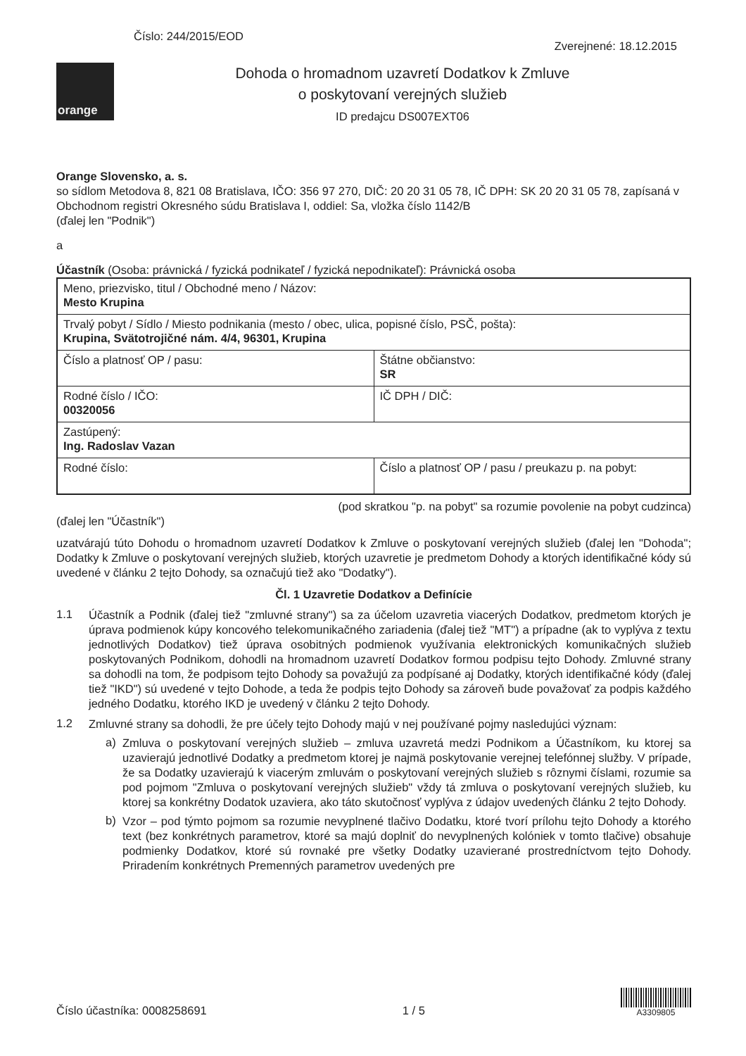Číslo: 244/2015/EOD
Zverejnené: 18.12.2015
orange
Dohoda o hromadnom uzavretí Dodatkov k Zmluve
o poskytovaní verejných služieb
ID predajcu DS007EXT06
Orange Slovensko, a. s.
so sídlom Metodova 8, 821 08 Bratislava, IČO: 356 97 270, DIČ: 20 20 31 05 78, IČ DPH: SK 20 20 31 05 78, zapísaná v Obchodnom registri Okresného súdu Bratislava I, oddiel: Sa, vložka číslo 1142/B
(ďalej len "Podnik")
a
Účastník (Osoba: právnická / fyzická podnikateľ / fyzická nepodnikateľ): Právnická osoba
| Meno, priezvisko, titul / Obchodné meno / Názov: Mesto Krupina | |
| Trvalý pobyt / Sídlo / Miesto podnikania (mesto / obec, ulica, popisné číslo, PSČ, pošta): Krupina, Svätotrojičné nám. 4/4, 96301, Krupina | |
| Číslo a platnosť OP / pasu: | Štátne občianstvo: SR |
| Rodné číslo / IČO: 00320056 | IČ DPH / DIČ: |
| Zastúpený: Ing. Radoslav Vazan | |
| Rodné číslo: | Číslo a platnosť OP / pasu / preukazu p. na pobyt: |
(pod skratkou "p. na pobyt" sa rozumie povolenie na pobyt cudzinca)
(ďalej len "Účastník")
uzatvárajú túto Dohodu o hromadnom uzavretí Dodatkov k Zmluve o poskytovaní verejných služieb (ďalej len "Dohoda"; Dodatky k Zmluve o poskytovaní verejných služieb, ktorých uzavretie je predmetom Dohody a ktorých identifikačné kódy sú uvedené v článku 2 tejto Dohody, sa označujú tiež ako "Dodatky").
Čl. 1 Uzavretie Dodatkov a Definície
1.1
Účastník a Podnik (ďalej tiež "zmluvné strany") sa za účelom uzavretia viacerých Dodatkov, predmetom ktorých je úprava podmienok kúpy koncového telekomunikačného zariadenia (ďalej tiež "MT") a prípadne (ak to vyplýva z textu jednotlivých Dodatkov) tiež úprava osobitných podmienok využívania elektronických komunikačných služieb poskytovaných Podnikom, dohodli na hromadnom uzavretí Dodatkov formou podpisu tejto Dohody. Zmluvné strany sa dohodli na tom, že podpisom tejto Dohody sa považujú za podpísané aj Dodatky, ktorých identifikačné kódy (ďalej tiež "IKD") sú uvedené v tejto Dohode, a teda že podpis tejto Dohody sa zároveň bude považovať za podpis každého jedného Dodatku, ktorého IKD je uvedený v článku 2 tejto Dohody.
1.2
Zmluvné strany sa dohodli, že pre účely tejto Dohody majú v nej používané pojmy nasledujúci význam:
a)
Zmluva o poskytovaní verejných služieb – zmluva uzavretá medzi Podnikom a Účastníkom, ku ktorej sa uzavierajú jednotlivé Dodatky a predmetom ktorej je najmä poskytovanie verejnej telefónnej služby. V prípade, že sa Dodatky uzavierajú k viacerým zmluvám o poskytovaní verejných služieb s rôznymi číslami, rozumie sa pod pojmom "Zmluva o poskytovaní verejných služieb" vždy tá zmluva o poskytovaní verejných služieb, ku ktorej sa konkrétny Dodatok uzaviera, ako táto skutočnosť vyplýva z údajov uvedených článku 2 tejto Dohody.
b)
Vzor – pod týmto pojmom sa rozumie nevyplnené tlačivo Dodatku, ktoré tvorí prílohu tejto Dohody a ktorého text (bez konkrétnych parametrov, ktoré sa majú doplniť do nevyplnených kolóniek v tomto tlačive) obsahuje podmienky Dodatkov, ktoré sú rovnaké pre všetky Dodatky uzavierané prostredníctvom tejto Dohody. Priradením konkrétnych Premenných parametrov uvedených pre
Číslo účastníka: 0008258691
1 / 5
A3309805